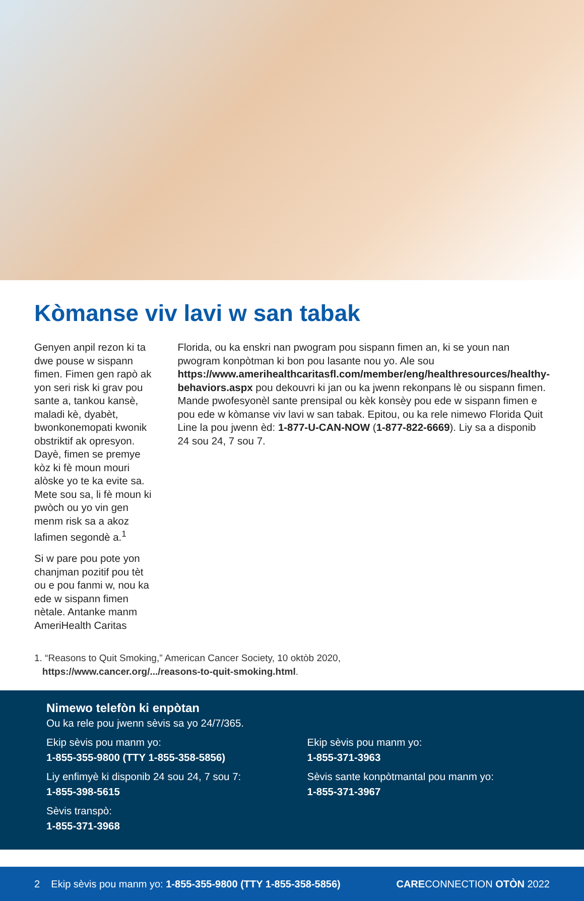Kòmanse viv lavi w san tabak
Genyen anpil rezon ki ta dwe pouse w sispann fimen. Fimen gen rapò ak yon seri risk ki grav pou sante a, tankou kansè, maladi kè, dyabèt, bwonkonemopati kwonik obstriktif ak opresyon. Dayè, fimen se premye kòz ki fè moun mouri alòske yo te ka evite sa. Mete sou sa, li fè moun ki pwòch ou yo vin gen menm risk sa a akoz lafimen segondè a.<sup>1</sup>
Si w pare pou pote yon chanjman pozitif pou tèt ou e pou fanmi w, nou ka ede w sispann fimen nètale. Antanke manm AmeriHealth Caritas
Florida, ou ka enskri nan pwogram pou sispann fimen an, ki se youn nan pwogram konpòtman ki bon pou lasante nou yo. Ale sou https://www.amerihealthcaritasfl.com/member/eng/healthresources/healthy-behaviors.aspx pou dekouvri ki jan ou ka jwenn rekonpans lè ou sispann fimen. Mande pwofesyonèl sante prensipal ou kèk konsèy pou ede w sispann fimen e pou ede w kòmanse viv lavi w san tabak. Epitou, ou ka rele nimewo Florida Quit Line la pou jwenn èd: 1-877-U-CAN-NOW (1-877-822-6669). Liy sa a disponib 24 sou 24, 7 sou 7.
1. “Reasons to Quit Smoking,” American Cancer Society, 10 oktòb 2020,
https://www.cancer.org/.../reasons-to-quit-smoking.html.
Nimewo telefòn ki enpòtan
Ou ka rele pou jwenn sèvis sa yo 24/7/365.
Ekip sèvis pou manm yo:
1-855-355-9800 (TTY 1-855-358-5856)
Liy enfimyè ki disponib 24 sou 24, 7 sou 7:
1-855-398-5615
Sèvis transpò:
1-855-371-3968
Ekip sèvis pou manm yo:
1-855-371-3963
Sèvis sante konpòtmantal pou manm yo:
1-855-371-3967
2 Ekip sèvis pou manm yo: 1-855-355-9800 (TTY 1-855-358-5856) CARECONNECTION OTÒN 2022